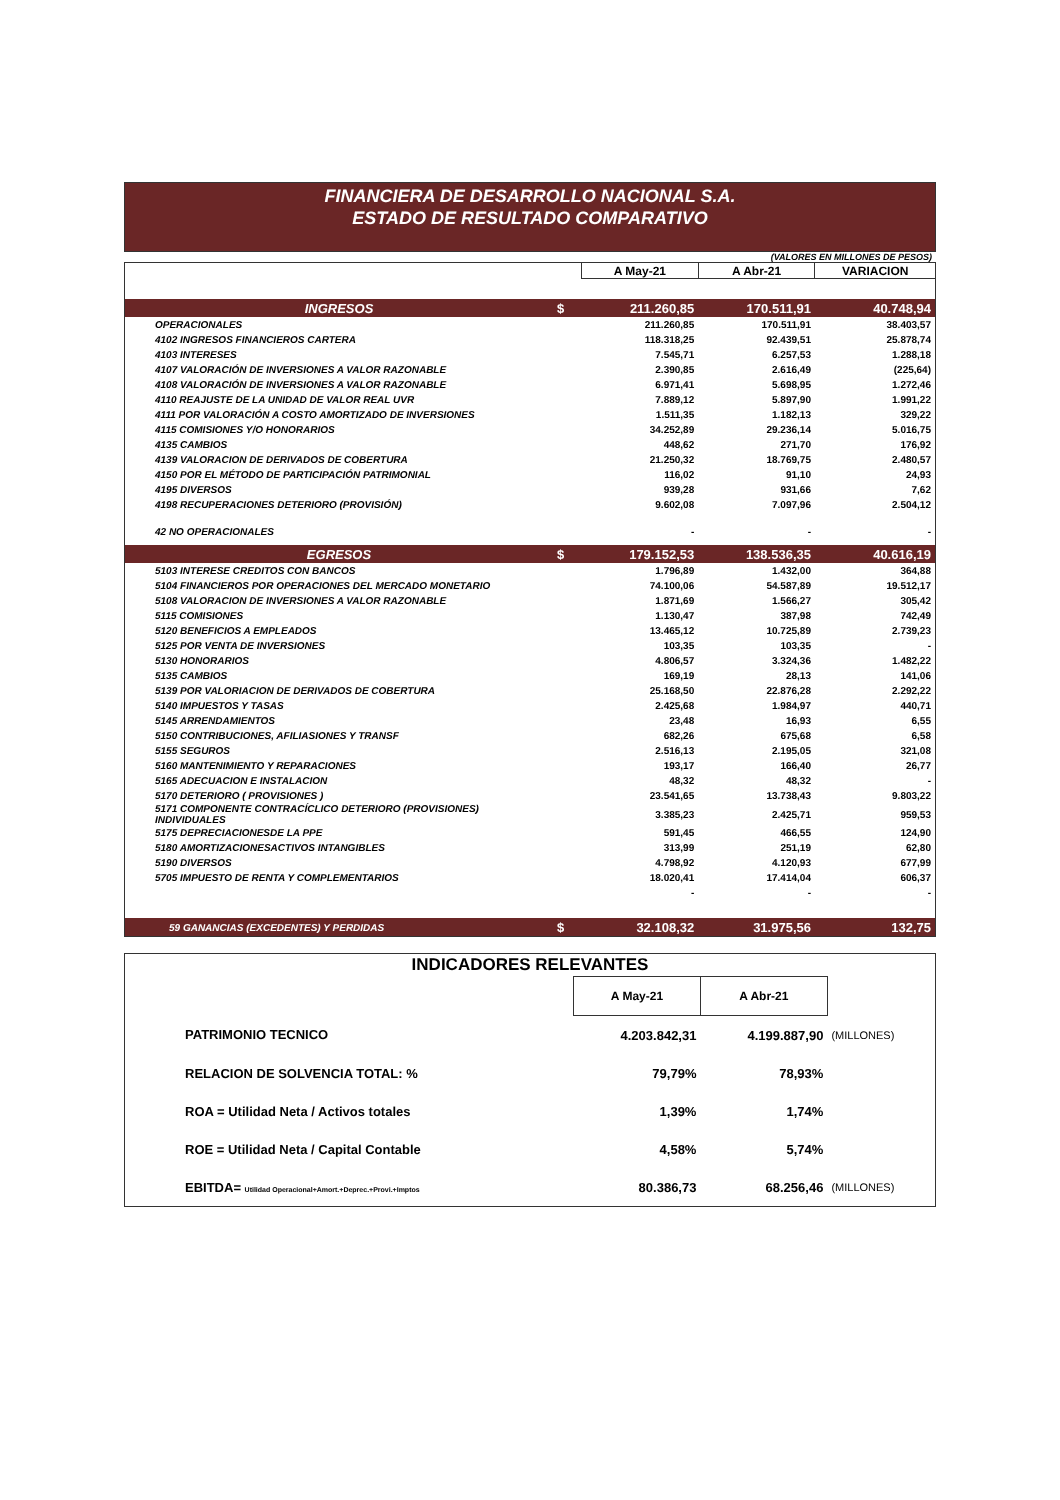FINANCIERA DE DESARROLLO NACIONAL S.A.
ESTADO DE RESULTADO COMPARATIVO
(VALORES EN MILLONES DE PESOS)
| | | A May-21 | A Abr-21 | VARIACION |
| INGRESOS | $ | 211.260,85 | 170.511,91 | 40.748,94 |
| OPERACIONALES | | 211.260,85 | 170.511,91 | 38.403,57 |
| 4102 INGRESOS FINANCIEROS CARTERA | | 118.318,25 | 92.439,51 | 25.878,74 |
| 4103 INTERESES | | 7.545,71 | 6.257,53 | 1.288,18 |
| 4107 VALORACIÓN DE INVERSIONES A VALOR RAZONABLE | | 2.390,85 | 2.616,49 | (225,64) |
| 4108 VALORACIÓN DE INVERSIONES A VALOR RAZONABLE | | 6.971,41 | 5.698,95 | 1.272,46 |
| 4110 REAJUSTE DE LA UNIDAD DE VALOR REAL UVR | | 7.889,12 | 5.897,90 | 1.991,22 |
| 4111 POR VALORACIÓN A COSTO AMORTIZADO DE INVERSIONES | | 1.511,35 | 1.182,13 | 329,22 |
| 4115 COMISIONES Y/O HONORARIOS | | 34.252,89 | 29.236,14 | 5.016,75 |
| 4135 CAMBIOS | | 448,62 | 271,70 | 176,92 |
| 4139 VALORACION DE DERIVADOS DE COBERTURA | | 21.250,32 | 18.769,75 | 2.480,57 |
| 4150 POR EL MÉTODO DE PARTICIPACIÓN PATRIMONIAL | | 116,02 | 91,10 | 24,93 |
| 4195 DIVERSOS | | 939,28 | 931,66 | 7,62 |
| 4198 RECUPERACIONES DETERIORO (PROVISIÓN) | | 9.602,08 | 7.097,96 | 2.504,12 |
| 42 NO OPERACIONALES | | - | - | - |
| EGRESOS | $ | 179.152,53 | 138.536,35 | 40.616,19 |
| 5103 INTERESE CREDITOS CON BANCOS | | 1.796,89 | 1.432,00 | 364,88 |
| 5104 FINANCIEROS POR OPERACIONES DEL MERCADO MONETARIO | | 74.100,06 | 54.587,89 | 19.512,17 |
| 5108 VALORACION DE INVERSIONES A VALOR RAZONABLE | | 1.871,69 | 1.566,27 | 305,42 |
| 5115 COMISIONES | | 1.130,47 | 387,98 | 742,49 |
| 5120 BENEFICIOS A EMPLEADOS | | 13.465,12 | 10.725,89 | 2.739,23 |
| 5125 POR VENTA DE INVERSIONES | | 103,35 | 103,35 | - |
| 5130 HONORARIOS | | 4.806,57 | 3.324,36 | 1.482,22 |
| 5135 CAMBIOS | | 169,19 | 28,13 | 141,06 |
| 5139 POR VALORIACION DE DERIVADOS DE COBERTURA | | 25.168,50 | 22.876,28 | 2.292,22 |
| 5140 IMPUESTOS Y TASAS | | 2.425,68 | 1.984,97 | 440,71 |
| 5145 ARRENDAMIENTOS | | 23,48 | 16,93 | 6,55 |
| 5150 CONTRIBUCIONES, AFILIASIONES Y TRANSF | | 682,26 | 675,68 | 6,58 |
| 5155 SEGUROS | | 2.516,13 | 2.195,05 | 321,08 |
| 5160 MANTENIMIENTO Y REPARACIONES | | 193,17 | 166,40 | 26,77 |
| 5165 ADECUACION E INSTALACION | | 48,32 | 48,32 | - |
| 5170 DETERIORO ( PROVISIONES ) | | 23.541,65 | 13.738,43 | 9.803,22 |
| 5171 COMPONENTE CONTRACÍCLICO DETERIORO (PROVISIONES) INDIVIDUALES | | 3.385,23 | 2.425,71 | 959,53 |
| 5175 DEPRECIACIONESDE LA PPE | | 591,45 | 466,55 | 124,90 |
| 5180 AMORTIZACIONESACTIVOS INTANGIBLES | | 313,99 | 251,19 | 62,80 |
| 5190 DIVERSOS | | 4.798,92 | 4.120,93 | 677,99 |
| 5705 IMPUESTO DE RENTA Y COMPLEMENTARIOS | | 18.020,41 | 17.414,04 | 606,37 |
| | | - | - | - |
| 59 GANANCIAS (EXCEDENTES) Y PERDIDAS | $ | 32.108,32 | 31.975,56 | 132,75 |
| INDICADORES RELEVANTES | | | |
| | A May-21 | A Abr-21 | |
| PATRIMONIO TECNICO | 4.203.842,31 | 4.199.887,90 | (MILLONES) |
| RELACION DE SOLVENCIA TOTAL: % | 79,79% | 78,93% | |
| ROA = Utilidad Neta / Activos totales | 1,39% | 1,74% | |
| ROE = Utilidad Neta / Capital Contable | 4,58% | 5,74% | |
| EBITDA= Utilidad Operacional+Amort.+Deprec.+Provi.+Imptos | 80.386,73 | 68.256,46 | (MILLONES) |